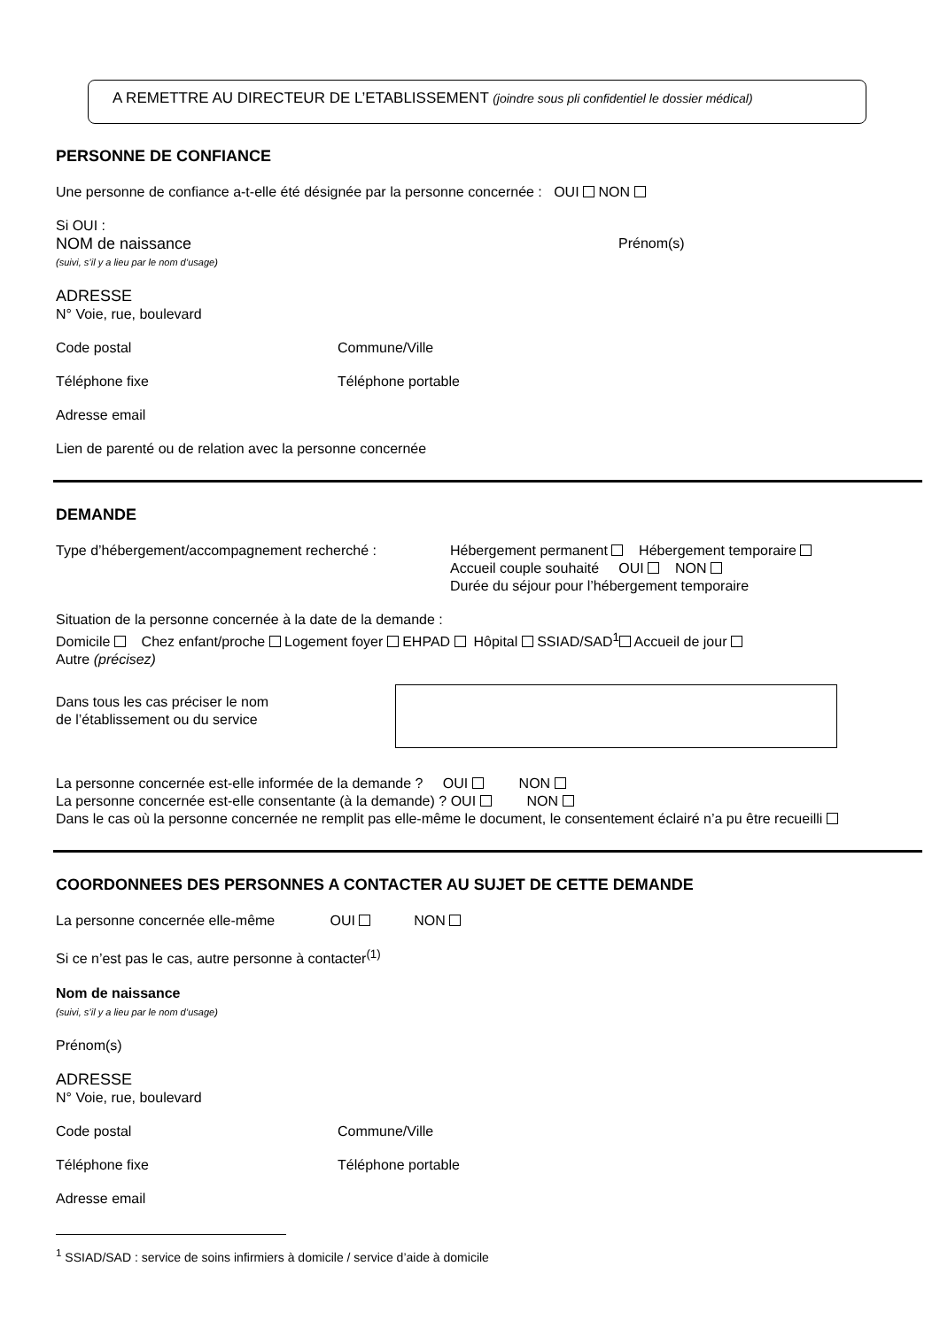A REMETTRE AU DIRECTEUR DE L’ETABLISSEMENT (joindre sous pli confidentiel le dossier médical)
PERSONNE DE CONFIANCE
Une personne de confiance a-t-elle été désignée par la personne concernée : OUI NON
Si OUI :
NOM de naissance Prénom(s)
(suivi, s’il y a lieu par le nom d’usage)
ADRESSE
N° Voie, rue, boulevard
Code postal Commune/Ville
Téléphone fixe Téléphone portable
Adresse email
Lien de parenté ou de relation avec la personne concernée
DEMANDE
Type d’hébergement/accompagnement recherché : Hébergement permanent Hébergement temporaire
Accueil couple souhaité OUI NON
Durée du séjour pour l’hébergement temporaire
Situation de la personne concernée à la date de la demande :
Domicile Chez enfant/proche Logement foyer EHPAD Hôpital SSIAD/SAD<sup>1</sup> Accueil de jour
Autre (précisez)
Dans tous les cas préciser le nom
de l’établissement ou du service
La personne concernée est-elle informée de la demande ? OUI NON
La personne concernée est-elle consentante (à la demande) ? OUI NON
Dans le cas où la personne concernée ne remplit pas elle-même le document, le consentement éclairé n’a pu être recueilli
COORDONNEES DES PERSONNES A CONTACTER AU SUJET DE CETTE DEMANDE
La personne concernée elle-même OUI NON
Si ce n’est pas le cas, autre personne à contacter<sup>(1)</sup>
Nom de naissance
(suivi, s’il y a lieu par le nom d’usage)
Prénom(s)
ADRESSE
N° Voie, rue, boulevard
Code postal Commune/Ville
Téléphone fixe Téléphone portable
Adresse email
<sup>1</sup> SSIAD/SAD : service de soins infirmiers à domicile / service d’aide à domicile